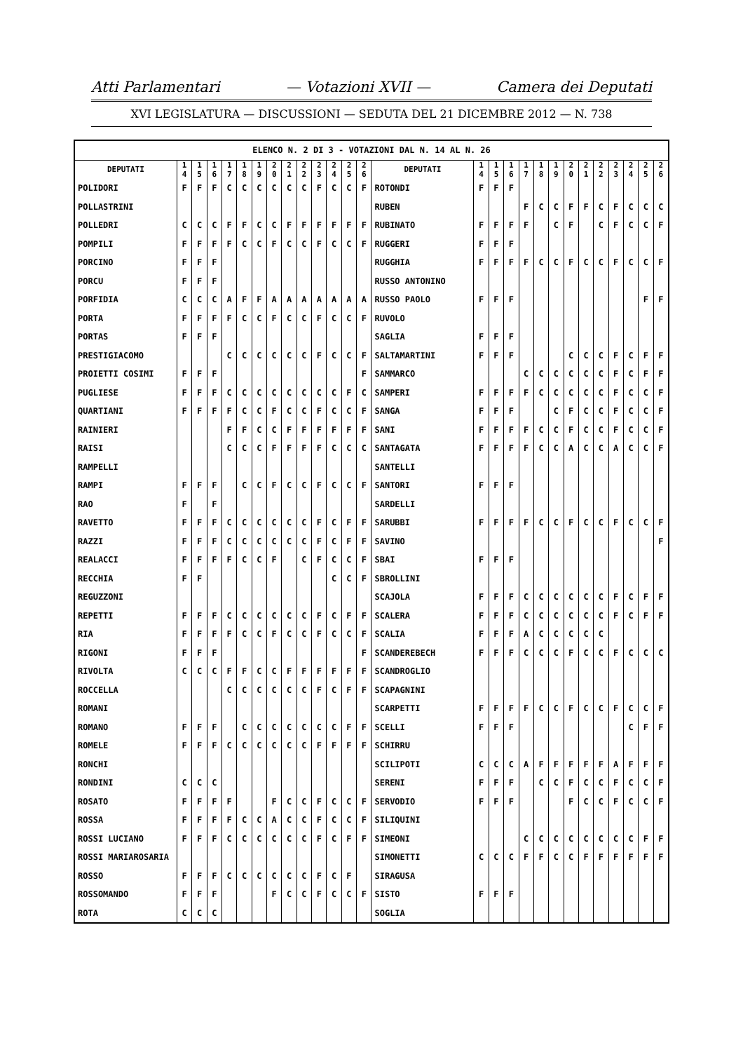Atti Parlamentari — Votazioni XVII — Camera dei Deputati
XVI LEGISLATURA — DISCUSSIONI — SEDUTA DEL 21 DICEMBRE 2012 — N. 738
| ELENCO N. 2 DI 3 - VOTAZIONI DAL N. 14 AL N. 26 | | | | | | | | | | | | | | | | | | | | | | | | | | | |
| DEPUTATI | 1 4 | 1 5 | 1 6 | 1 7 | 1 8 | 1 9 | 2 0 | 2 1 | 2 2 | 2 3 | 2 4 | 2 5 | 2 6 | DEPUTATI | 1 4 | 1 5 | 1 6 | 1 7 | 1 8 | 1 9 | 2 0 | 2 1 | 2 2 | 2 3 | 2 4 | 2 5 | 2 6 |
| POLIDORI | F | F | F | C | C | C | C | C | C | F | C | C | F | ROTONDI | F | F | F | | | | | | | | | | |
| POLLASTRINI | | | | | | | | | | | | | | RUBEN | | | | F | C | C | F | F | C | F | C | C | C |
| POLLEDRI | C | C | C | F | F | C | C | F | F | F | F | F | F | RUBINATO | F | F | F | F | | C | F | | C | F | C | C | F |
| POMPILI | F | F | F | F | C | C | F | C | C | F | C | C | F | RUGGERI | F | F | F | | | | | | | | | | |
| PORCINO | F | F | F | | | | | | | | | | | RUGGHIA | F | F | F | F | C | C | F | C | C | F | C | C | F |
| PORCU | F | F | F | | | | | | | | | | | RUSSO ANTONINO | | | | | | | | | | | | | |
| PORFIDIA | C | C | C | A | F | F | A | A | A | A | A | A | A | RUSSO PAOLO | F | F | F | | | | | | | | | F | F |
| PORTA | F | F | F | F | C | C | F | C | C | F | C | C | F | RUVOLO | | | | | | | | | | | | | |
| PORTAS | F | F | F | | | | | | | | | | | SAGLIA | F | F | F | | | | | | | | | | |
| PRESTIGIACOMO | | | | C | C | C | C | C | C | F | C | C | F | SALTAMARTINI | F | F | F | | | | C | C | C | F | C | F | F |
| PROIETTI COSIMI | F | F | F | | | | | | | | | | F | SAMMARCO | | | | C | C | C | C | C | C | F | C | F | F |
| PUGLIESE | F | F | F | C | C | C | C | C | C | C | C | F | C | SAMPERI | F | F | F | F | C | C | C | C | C | F | C | C | F |
| QUARTIANI | F | F | F | F | C | C | F | C | C | F | C | C | F | SANGA | F | F | F | | | C | F | C | C | F | C | C | F |
| RAINIERI | | | | F | F | C | C | F | F | F | F | F | F | SANI | F | F | F | F | C | C | F | C | C | F | C | C | F |
| RAISI | | | | C | C | C | F | F | F | F | C | C | C | SANTAGATA | F | F | F | F | C | C | A | C | C | A | C | C | F |
| RAMPELLI | | | | | | | | | | | | | | SANTELLI | | | | | | | | | | | | | |
| RAMPI | F | F | F | | C | C | F | C | C | F | C | C | F | SANTORI | F | F | F | | | | | | | | | | |
| RAO | F | | F | | | | | | | | | | | SARDELLI | | | | | | | | | | | | | |
| RAVETTO | F | F | F | C | C | C | C | C | C | F | C | F | F | SARUBBI | F | F | F | F | C | C | F | C | C | F | C | C | F |
| RAZZI | F | F | F | C | C | C | C | C | C | F | C | F | F | SAVINO | | | | | | | | | | | | | F |
| REALACCI | F | F | F | F | C | C | F | | C | F | C | C | F | SBAI | F | F | F | | | | | | | | | | |
| RECCHIA | F | F | | | | | | | | | C | C | F | SBROLLINI | | | | | | | | | | | | | |
| REGUZZONI | | | | | | | | | | | | | | SCAJOLA | F | F | F | C | C | C | C | C | C | F | C | F | F |
| REPETTI | F | F | F | C | C | C | C | C | C | F | C | F | F | SCALERA | F | F | F | C | C | C | C | C | C | F | C | F | F |
| RIA | F | F | F | F | C | C | F | C | C | F | C | C | F | SCALIA | F | F | F | A | C | C | C | C | C | | | | |
| RIGONI | F | F | F | | | | | | | | | | F | SCANDEREBECH | F | F | F | C | C | C | F | C | C | F | C | C | C |
| RIVOLTA | C | C | C | F | F | C | C | F | F | F | F | F | F | SCANDROGLIO | | | | | | | | | | | | | |
| ROCCELLA | | | | C | C | C | C | C | C | F | C | F | F | SCAPAGNINI | | | | | | | | | | | | | |
| ROMANI | | | | | | | | | | | | | | SCARPETTI | F | F | F | F | C | C | F | C | C | F | C | C | F |
| ROMANO | F | F | F | | C | C | C | C | C | C | C | F | F | SCELLI | F | F | F | | | | | | | | C | F | F |
| ROMELE | F | F | F | C | C | C | C | C | C | F | F | F | F | SCHIRRU | | | | | | | | | | | | | |
| RONCHI | | | | | | | | | | | | | | SCILIPOTI | C | C | C | A | F | F | F | F | F | A | F | F | F |
| RONDINI | C | C | C | | | | | | | | | | | SERENI | F | F | F | | C | C | F | C | C | F | C | C | F |
| ROSATO | F | F | F | F | | | F | C | C | F | C | C | F | SERVODIO | F | F | F | | | | F | C | C | F | C | C | F |
| ROSSA | F | F | F | F | C | C | A | C | C | F | C | C | F | SILIQUINI | | | | | | | | | | | | | |
| ROSSI LUCIANO | F | F | F | C | C | C | C | C | C | F | C | F | F | SIMEONI | | | | C | C | C | C | C | C | C | C | F | F |
| ROSSI MARIAROSARIA | | | | | | | | | | | | | | SIMONETTI | C | C | C | F | F | C | C | F | F | F | F | F | F |
| ROSSO | F | F | F | C | C | C | C | C | C | F | C | F | | SIRAGUSA | | | | | | | | | | | | | |
| ROSSOMANDO | F | F | F | | | | F | C | C | F | C | C | F | SISTO | F | F | F | | | | | | | | | | |
| ROTA | C | C | C | | | | | | | | | | | SOGLIA | | | | | | | | | | | | | |